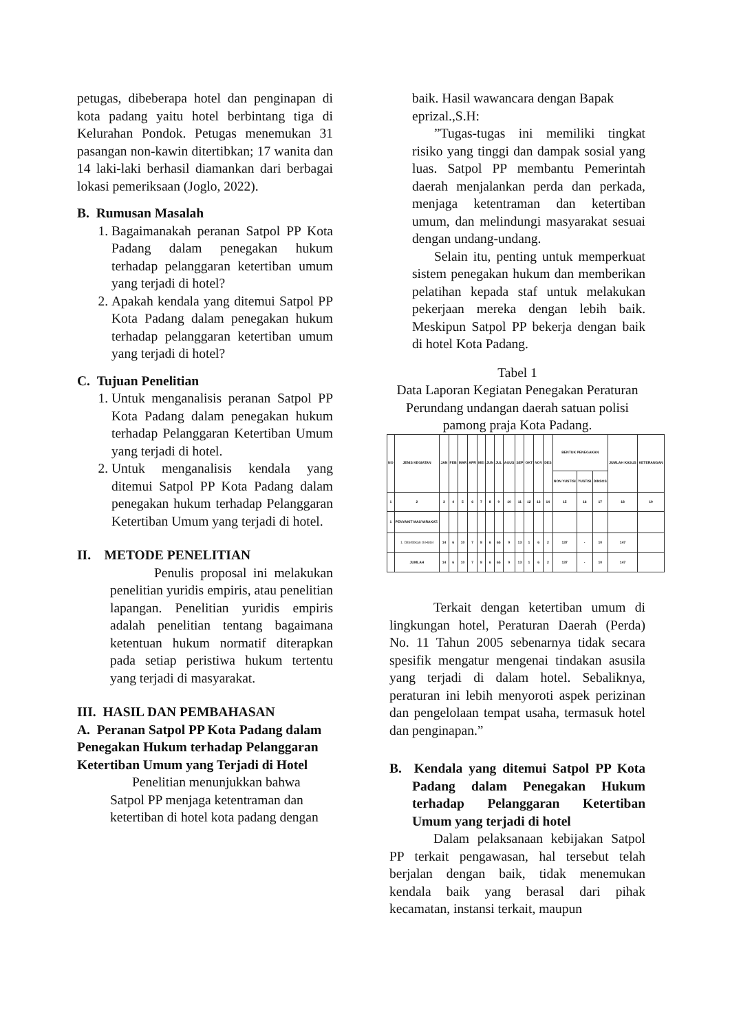petugas, dibeberapa hotel dan penginapan di kota padang yaitu hotel berbintang tiga di Kelurahan Pondok. Petugas menemukan 31 pasangan non-kawin ditertibkan; 17 wanita dan 14 laki-laki berhasil diamankan dari berbagai lokasi pemeriksaan (Joglo, 2022).
B. Rumusan Masalah
1. Bagaimanakah peranan Satpol PP Kota Padang dalam penegakan hukum terhadap pelanggaran ketertiban umum yang terjadi di hotel?
2. Apakah kendala yang ditemui Satpol PP Kota Padang dalam penegakan hukum terhadap pelanggaran ketertiban umum yang terjadi di hotel?
C. Tujuan Penelitian
1. Untuk menganalisis peranan Satpol PP Kota Padang dalam penegakan hukum terhadap Pelanggaran Ketertiban Umum yang terjadi di hotel.
2. Untuk menganalisis kendala yang ditemui Satpol PP Kota Padang dalam penegakan hukum terhadap Pelanggaran Ketertiban Umum yang terjadi di hotel.
II. METODE PENELITIAN
Penulis proposal ini melakukan penelitian yuridis empiris, atau penelitian lapangan. Penelitian yuridis empiris adalah penelitian tentang bagaimana ketentuan hukum normatif diterapkan pada setiap peristiwa hukum tertentu yang terjadi di masyarakat.
III. HASIL DAN PEMBAHASAN
A. Peranan Satpol PP Kota Padang dalam Penegakan Hukum terhadap Pelanggaran Ketertiban Umum yang Terjadi di Hotel
Penelitian menunjukkan bahwa Satpol PP menjaga ketentraman dan ketertiban di hotel kota padang dengan
baik. Hasil wawancara dengan Bapak eprizal.,S.H:
”Tugas-tugas ini memiliki tingkat risiko yang tinggi dan dampak sosial yang luas. Satpol PP membantu Pemerintah daerah menjalankan perda dan perkada, menjaga ketentraman dan ketertiban umum, dan melindungi masyarakat sesuai dengan undang-undang.
Selain itu, penting untuk memperkuat sistem penegakan hukum dan memberikan pelatihan kepada staf untuk melakukan pekerjaan mereka dengan lebih baik. Meskipun Satpol PP bekerja dengan baik di hotel Kota Padang.
Tabel 1
Data Laporan Kegiatan Penegakan Peraturan Perundang undangan daerah satuan polisi pamong praja Kota Padang.
| NO | JENIS KEGIATAN | JAN | FEB | MAR | APR | MEI | JUN | JUL | AGUS | SEP | OKT | NOV | DES | BENTUK PENEGAKAN | | | JUMLAH KASUS | KETERANGAN |
| --- | --- | --- | --- | --- | --- | --- | --- | --- | --- | --- | --- | --- | --- | --- | --- | --- | --- | --- |
| | | | | | | | | | | | | | | NON YUSTISI | YUSTISI | DINSOS | | |
| 1 | 2 | 3 | 4 | 5 | 6 | 7 | 8 | 9 | 10 | 11 | 12 | 13 | 14 | 15 | 16 | 17 | 18 | 19 |
| 1 | PENYAKIT MASYARAKAT: | | | | | | | | | | | | | | | | | |
| | 1. Ditertibkan di Hotel | 14 | 6 | 10 | 7 | 8 | 6 | 65 | 9 | 13 | 1 | 6 | 2 | 137 | - | 10 | 147 | |
| | JUMLAH | 14 | 6 | 10 | 7 | 8 | 6 | 65 | 9 | 13 | 1 | 6 | 2 | 137 | - | 10 | 147 | |
Terkait dengan ketertiban umum di lingkungan hotel, Peraturan Daerah (Perda) No. 11 Tahun 2005 sebenarnya tidak secara spesifik mengatur mengenai tindakan asusila yang terjadi di dalam hotel. Sebaliknya, peraturan ini lebih menyoroti aspek perizinan dan pengelolaan tempat usaha, termasuk hotel dan penginapan.”
B. Kendala yang ditemui Satpol PP Kota Padang dalam Penegakan Hukum terhadap Pelanggaran Ketertiban Umum yang terjadi di hotel
Dalam pelaksanaan kebijakan Satpol PP terkait pengawasan, hal tersebut telah berjalan dengan baik, tidak menemukan kendala baik yang berasal dari pihak kecamatan, instansi terkait, maupun